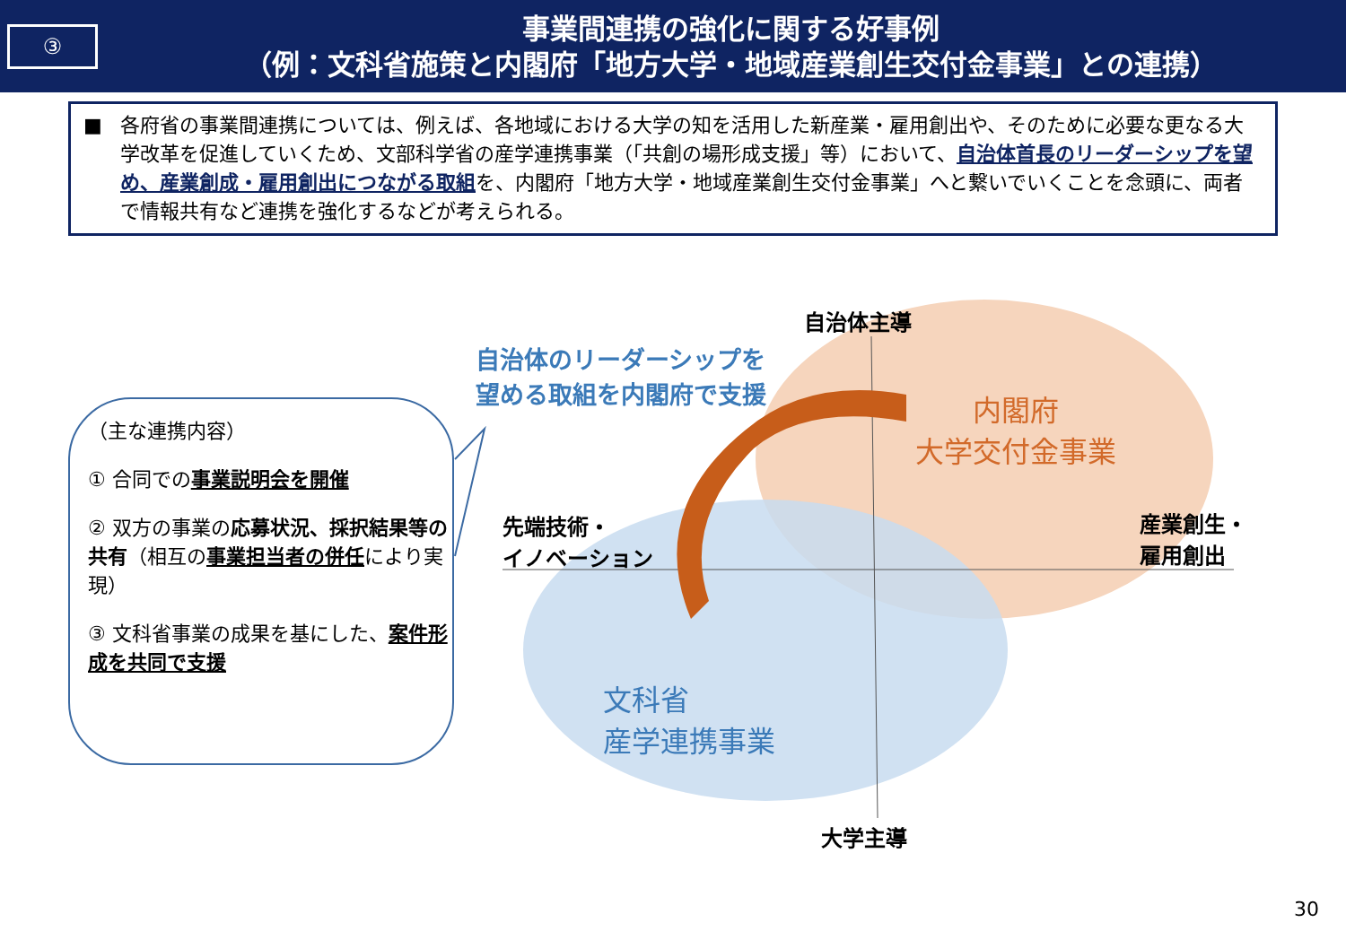③
事業間連携の強化に関する好事例
（例：文科省施策と内閣府「地方大学・地域産業創生交付金事業」との連携）
■ 各府省の事業間連携については、例えば、各地域における大学の知を活用した新産業・雇用創出や、そのために必要な更なる大学改革を促進していくため、文部科学省の産学連携事業（「共創の場形成支援」等）において、自治体首長のリーダーシップを望め、産業創成・雇用創出につながる取組を、内閣府「地方大学・地域産業創生交付金事業」へと繋いでいくことを念頭に、両者で情報共有など連携を強化するなどが考えられる。
（主な連携内容）
① 合同での事業説明会を開催
② 双方の事業の応募状況、採択結果等の共有（相互の事業担当者の併任により実現）
③ 文科省事業の成果を基にした、案件形成を共同で支援
自治体主導
大学主導
先端技術・
イノベーション
産業創生・
雇用創出
自治体のリーダーシップを
望める取組を内閣府で支援
内閣府
大学交付金事業
文科省
産学連携事業
30